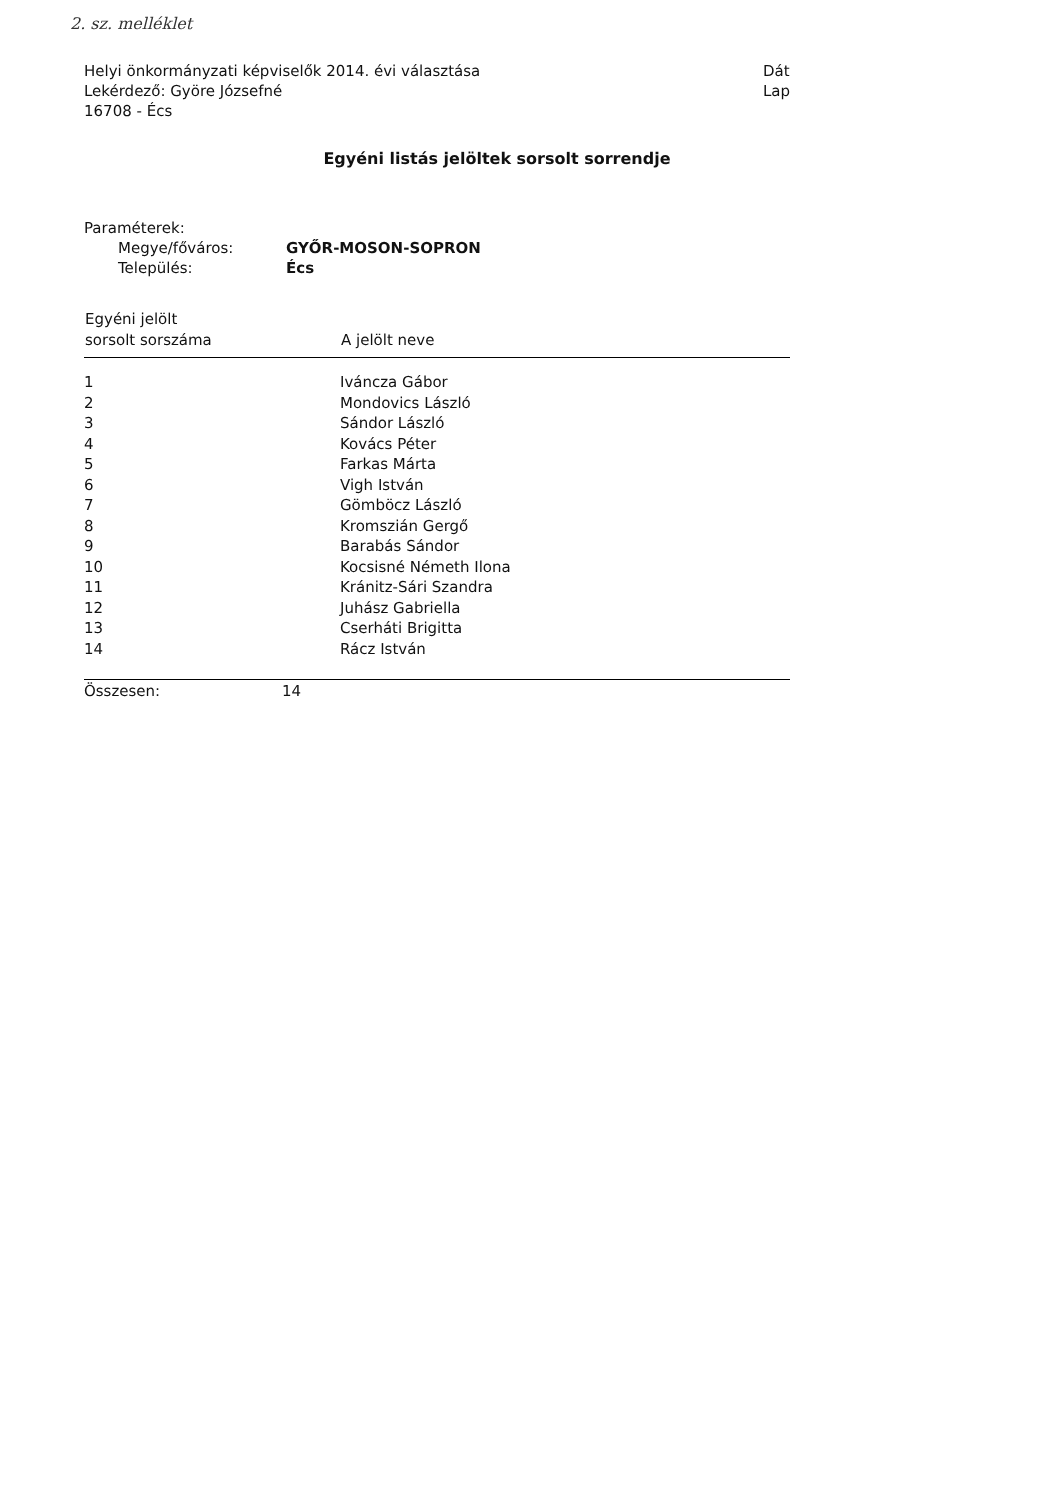2. sz. melléklet
Helyi önkormányzati képviselők 2014. évi választása
Lekérdező: Györe Józsefné
16708 - Écs
Dát
Lap
Egyéni listás jelöltek sorsolt sorrendje
Paraméterek:
| Megye/főváros: | GYŐR-MOSON-SOPRON |
| Település: | Écs |
| Egyéni jelölt sorsolt sorszáma | A jelölt neve |
| --- | --- |
| 1 | Iváncza Gábor |
| 2 | Mondovics László |
| 3 | Sándor László |
| 4 | Kovács Péter |
| 5 | Farkas Márta |
| 6 | Vigh István |
| 7 | Gömböcz László |
| 8 | Kromszián Gergő |
| 9 | Barabás Sándor |
| 10 | Kocsisné Németh Ilona |
| 11 | Kránitz-Sári Szandra |
| 12 | Juhász Gabriella |
| 13 | Cserháti Brigitta |
| 14 | Rácz István |
Összesen: 14